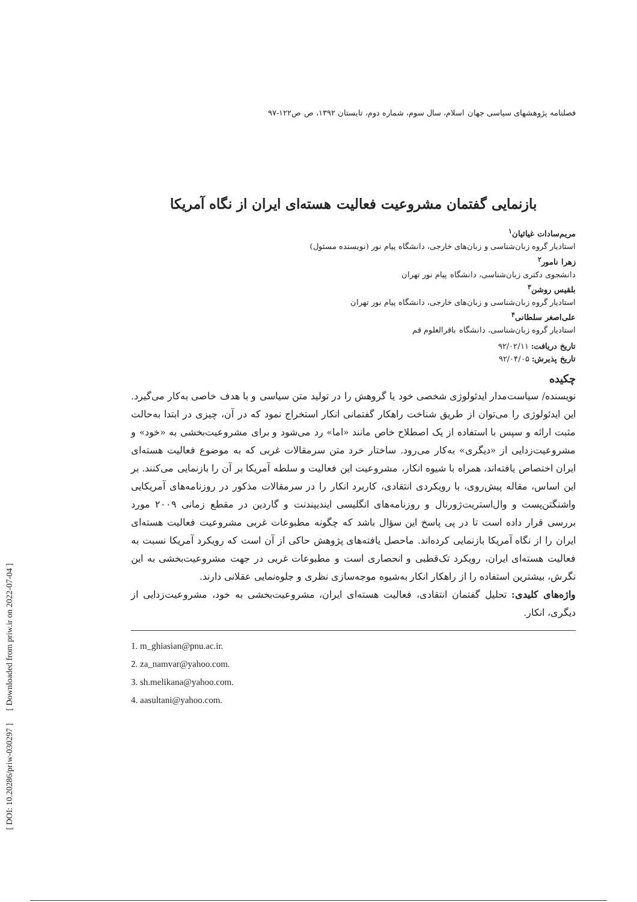[ DOI: 10.20286/priw-030297 ] [ Downloaded from priw.ir on 2022-07-04 ]
فصلنامه پژوهشهای سیاسی جهان اسلام، سال سوم، شماره دوم، تابستان ۱۳۹۲، ص ص۱۲۲-۹۷
بازنمایی گفتمان مشروعیت فعالیت هسته‌ای ایران از نگاه آمریکا
مریم‌سادات غیاثیان<sup>۱</sup>
استادیار گروه زبان‌شناسی و زبان‌های خارجی، دانشگاه پیام نور (نویسنده مسئول)
زهرا نامور<sup>۲</sup>
دانشجوی دکتری زبان‌شناسی، دانشگاه پیام نور تهران
بلقیس روشن<sup>۳</sup>
استادیار گروه زبان‌شناسی و زبان‌های خارجی، دانشگاه پیام نور تهران
علی‌اصغر سلطانی<sup>۴</sup>
استادیار گروه زبان‌شناسی، دانشگاه باقرالعلوم قم
تاریخ دریافت: ۹۲/۰۲/۱۱
تاریخ پذیرش: ۹۲/۰۴/۰۵
چکیده
نویسنده/ سیاست‌مدار ایدئولوژی شخصی خود یا گروهش را در تولید متن سیاسی و با هدف خاصی به‌کار می‌گیرد. این ایدئولوژی را می‌توان از طریق شناخت راهکار گفتمانی انکار استخراج نمود که در آن، چیزی در ابتدا به‌حالت مثبت ارائه و سپس با استفاده از یک اصطلاح خاص مانند «اما» رد می‌شود و برای مشروعیت‌بخشی به «خود» و مشروعیت‌زدایی از «دیگری» به‌کار می‌رود. ساختار خرد متن سرمقالات غربی که به موضوع فعالیت هسته‌ای ایران اختصاص یافته‌اند، همراه با شیوه انکار، مشروعیت این فعالیت و سلطه آمریکا بر آن را بازنمایی می‌کنند. بر این اساس، مقاله پیش‌روی، با رویکردی انتقادی، کاربرد انکار را در سرمقالات مذکور در روزنامه‌های آمریکایی واشنگتن‌پست و وال‌استریت‌ژورنال و روزنامه‌های انگلیسی ایندیپندنت و گاردین در مقطع زمانی ۲۰۰۹ مورد بررسی قرار داده است تا در پی پاسخ این سؤال باشد که چگونه مطبوعات غربی مشروعیت فعالیت هسته‌ای ایران را از نگاه آمریکا بازنمایی کرده‌اند. ماحصل یافته‌های پژوهش حاکی از آن است که رویکرد آمریکا نسبت به فعالیت هسته‌ای ایران، رویکرد تک‌قطبی و انحصاری است و مطبوعات غربی در جهت مشروعیت‌بخشی به این نگرش، بیشترین استفاده را از راهکار انکار به‌شیوه موجه‌سازی نظری و جلوه‌نمایی عقلانی دارند.
واژه‌های کلیدی: تحلیل گفتمان انتقادی، فعالیت هسته‌ای ایران، مشروعیت‌بخشی به خود، مشروعیت‌زدایی از دیگری، انکار.
1. m_ghiasian@pnu.ac.ir.
2. za_namvar@yahoo.com.
3. sh.melikana@yahoo.com.
4. aasultani@yahoo.com.